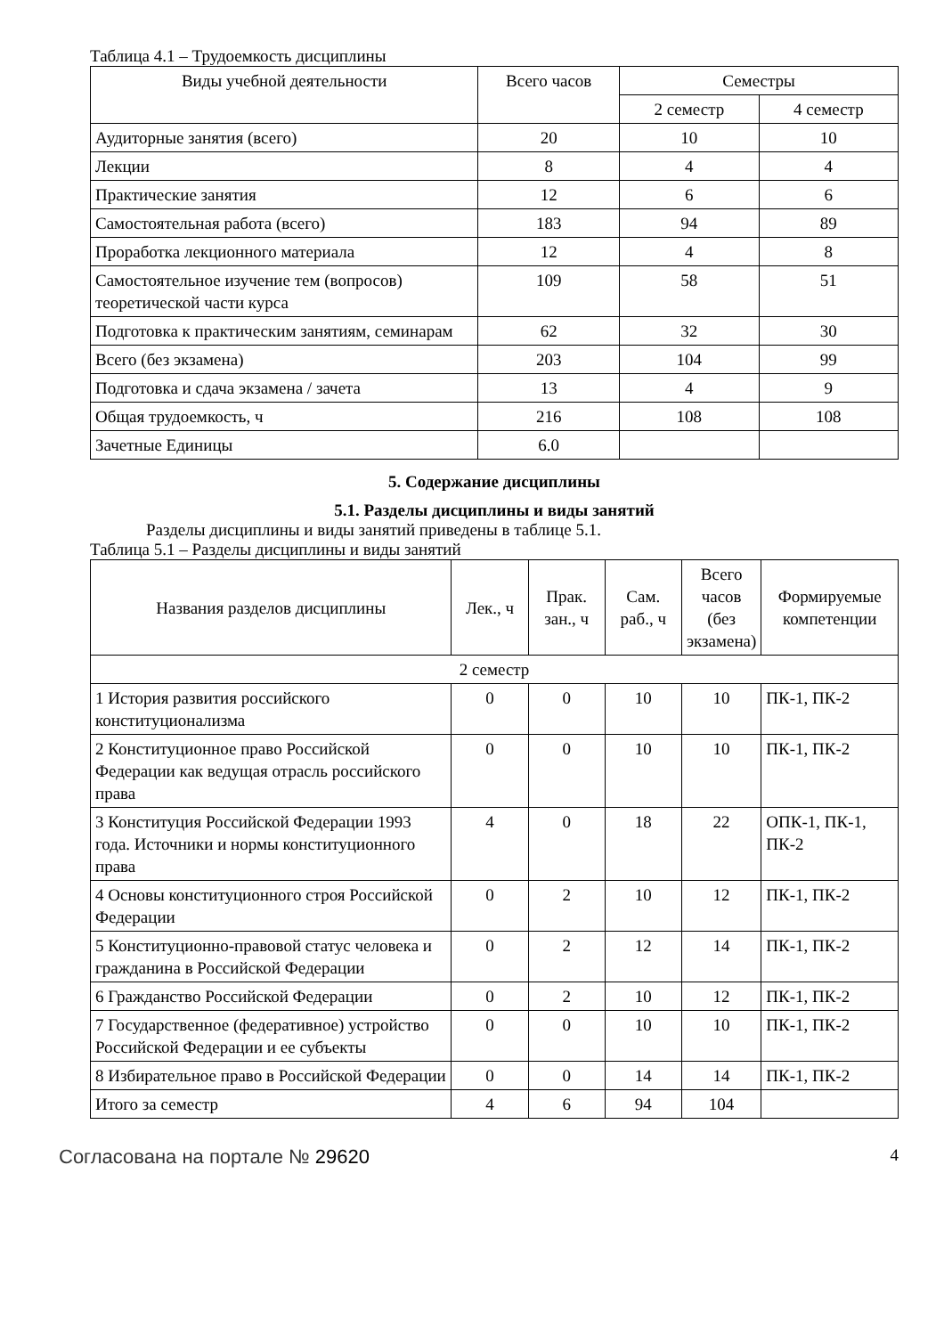Таблица 4.1 – Трудоемкость дисциплины
| Виды учебной деятельности | Всего часов | Семестры | |
| --- | --- | --- | --- |
| | | 2 семестр | 4 семестр |
| Аудиторные занятия (всего) | 20 | 10 | 10 |
| Лекции | 8 | 4 | 4 |
| Практические занятия | 12 | 6 | 6 |
| Самостоятельная работа (всего) | 183 | 94 | 89 |
| Проработка лекционного материала | 12 | 4 | 8 |
| Самостоятельное изучение тем (вопросов) теоретической части курса | 109 | 58 | 51 |
| Подготовка к практическим занятиям, семинарам | 62 | 32 | 30 |
| Всего (без экзамена) | 203 | 104 | 99 |
| Подготовка и сдача экзамена / зачета | 13 | 4 | 9 |
| Общая трудоемкость, ч | 216 | 108 | 108 |
| Зачетные Единицы | 6.0 | | |
5. Содержание дисциплины
5.1. Разделы дисциплины и виды занятий
Разделы дисциплины и виды занятий приведены в таблице 5.1.
Таблица 5.1 – Разделы дисциплины и виды занятий
| Названия разделов дисциплины | Лек., ч | Прак. зан., ч | Сам. раб., ч | Всего часов (без экзамена) | Формируемые компетенции |
| --- | --- | --- | --- | --- | --- |
| 2 семестр | | | | | |
| 1 История развития российского конституционализма | 0 | 0 | 10 | 10 | ПК-1, ПК-2 |
| 2 Конституционное право Российской Федерации как ведущая отрасль российского права | 0 | 0 | 10 | 10 | ПК-1, ПК-2 |
| 3 Конституция Российской Федерации 1993 года. Источники и нормы конституционного права | 4 | 0 | 18 | 22 | ОПК-1, ПК-1, ПК-2 |
| 4 Основы конституционного строя Российской Федерации | 0 | 2 | 10 | 12 | ПК-1, ПК-2 |
| 5 Конституционно-правовой статус человека и гражданина в Российской Федерации | 0 | 2 | 12 | 14 | ПК-1, ПК-2 |
| 6 Гражданство Российской Федерации | 0 | 2 | 10 | 12 | ПК-1, ПК-2 |
| 7 Государственное (федеративное) устройство Российской Федерации и ее субъекты | 0 | 0 | 10 | 10 | ПК-1, ПК-2 |
| 8 Избирательное право в Российской Федерации | 0 | 0 | 14 | 14 | ПК-1, ПК-2 |
| Итого за семестр | 4 | 6 | 94 | 104 | |
Согласована на портале № 29620 4